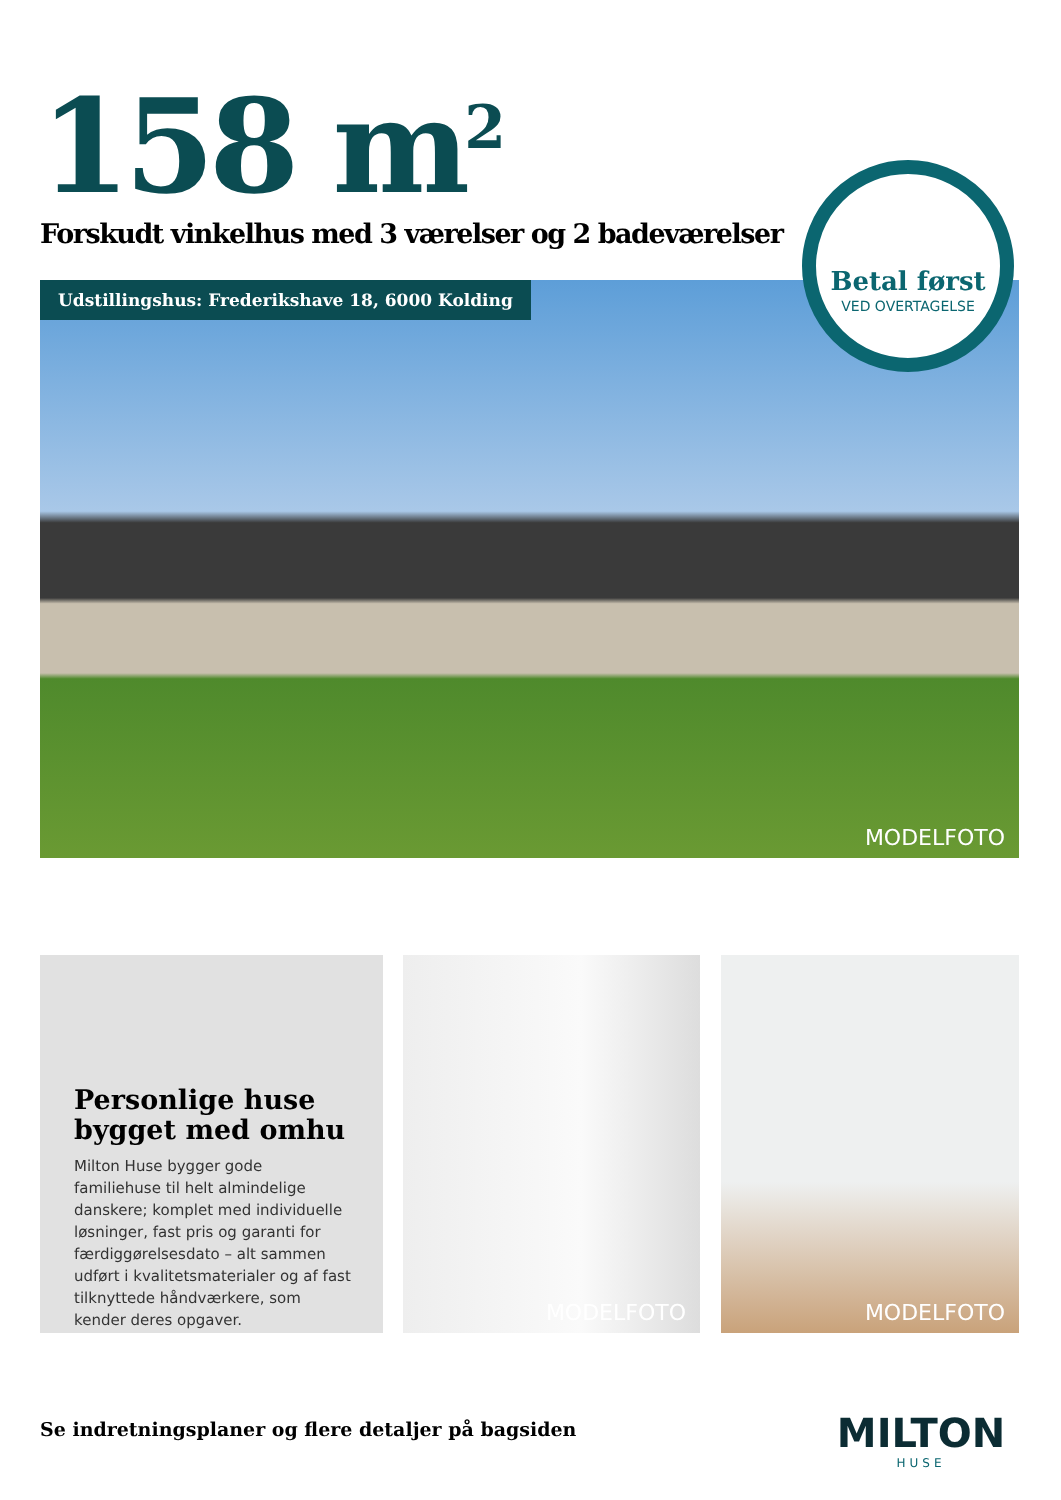158 m<sup>2</sup>
Forskudt vinkelhus med 3 værelser og 2 badeværelser
Udstillingshus: Frederikshave 18, 6000 Kolding
MODELFOTO
Betal først
VED OVERTAGELSE
Personlige huse bygget med omhu
Milton Huse bygger gode familiehuse til helt almindelige danskere; komplet med individuelle løsninger, fast pris og garanti for færdiggørelsesdato – alt sammen udført i kvalitetsmaterialer og af fast tilknyttede håndværkere, som kender deres opgaver.
MODELFOTO MODELFOTO
Se indretningsplaner og flere detaljer på bagsiden
MILTON
HUSE